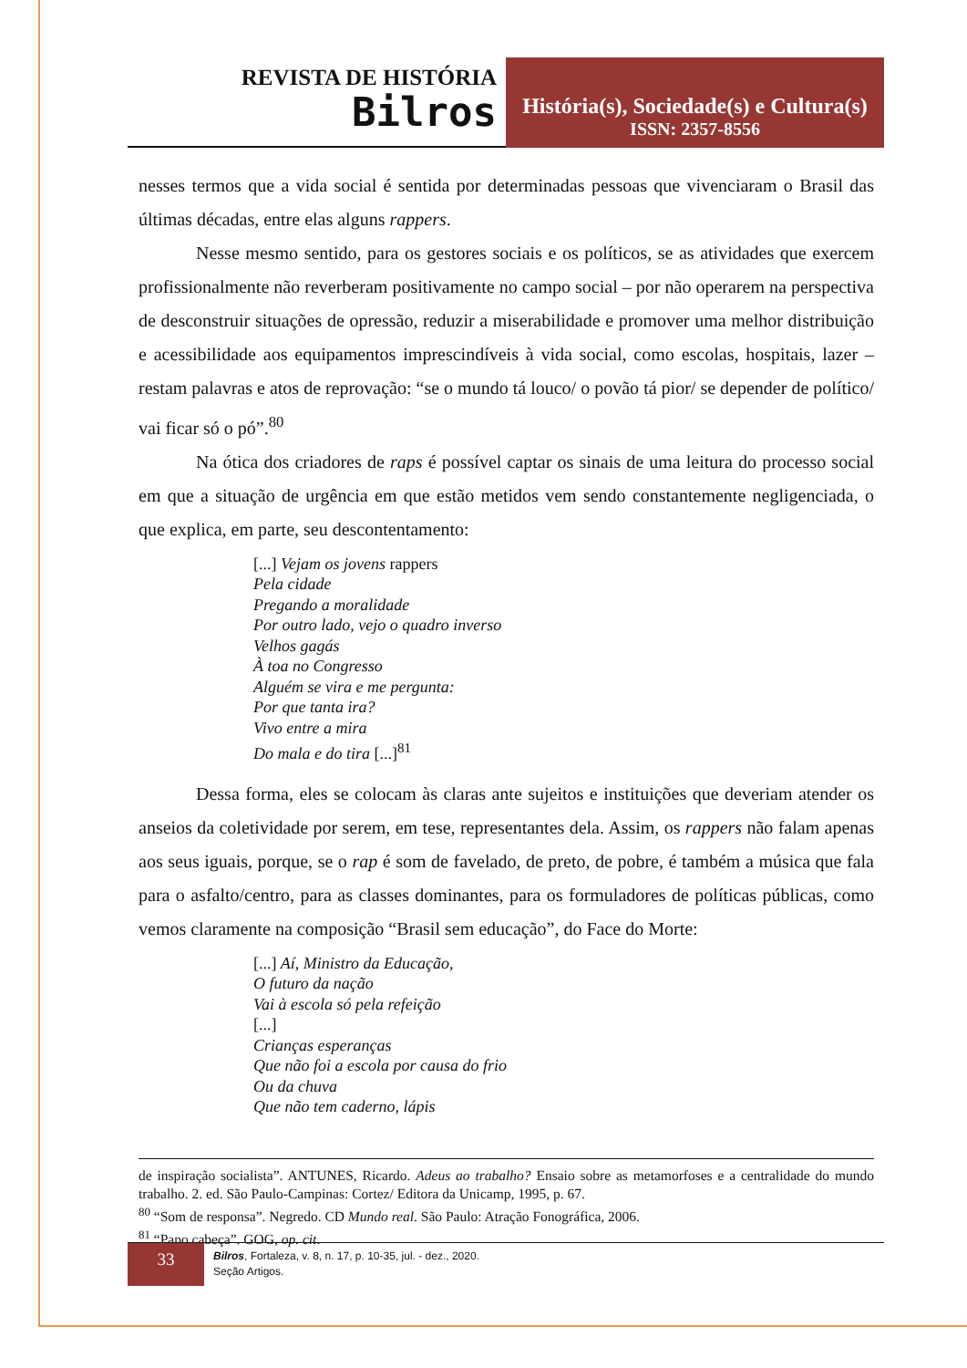REVISTA DE HISTÓRIA
Bilros
História(s), Sociedade(s) e Cultura(s)
ISSN: 2357-8556
nesses termos que a vida social é sentida por determinadas pessoas que vivenciaram o Brasil das últimas décadas, entre elas alguns rappers.
Nesse mesmo sentido, para os gestores sociais e os políticos, se as atividades que exercem profissionalmente não reverberam positivamente no campo social – por não operarem na perspectiva de desconstruir situações de opressão, reduzir a miserabilidade e promover uma melhor distribuição e acessibilidade aos equipamentos imprescindíveis à vida social, como escolas, hospitais, lazer – restam palavras e atos de reprovação: “se o mundo tá louco/ o povão tá pior/ se depender de político/ vai ficar só o pó”.<sup>80</sup>
Na ótica dos criadores de raps é possível captar os sinais de uma leitura do processo social em que a situação de urgência em que estão metidos vem sendo constantemente negligenciada, o que explica, em parte, seu descontentamento:
[...] Vejam os jovens rappers
Pela cidade
Pregando a moralidade
Por outro lado, vejo o quadro inverso
Velhos gagás
À toa no Congresso
Alguém se vira e me pergunta:
Por que tanta ira?
Vivo entre a mira
Do mala e do tira [...]<sup>81</sup>
Dessa forma, eles se colocam às claras ante sujeitos e instituições que deveriam atender os anseios da coletividade por serem, em tese, representantes dela. Assim, os rappers não falam apenas aos seus iguais, porque, se o rap é som de favelado, de preto, de pobre, é também a música que fala para o asfalto/centro, para as classes dominantes, para os formuladores de políticas públicas, como vemos claramente na composição “Brasil sem educação”, do Face do Morte:
[...] Aí, Ministro da Educação,
O futuro da nação
Vai à escola só pela refeição
[...]
Crianças esperanças
Que não foi a escola por causa do frio
Ou da chuva
Que não tem caderno, lápis
de inspiração socialista”. ANTUNES, Ricardo. Adeus ao trabalho? Ensaio sobre as metamorfoses e a centralidade do mundo trabalho. 2. ed. São Paulo-Campinas: Cortez/ Editora da Unicamp, 1995, p. 67.
<sup>80</sup> “Som de responsa”. Negredo. CD Mundo real. São Paulo: Atração Fonográfica, 2006.
<sup>81</sup> “Papo cabeça”. GOG, op. cit.
33
Bilros, Fortaleza, v. 8, n. 17, p. 10-35, jul. - dez., 2020.
Seção Artigos.